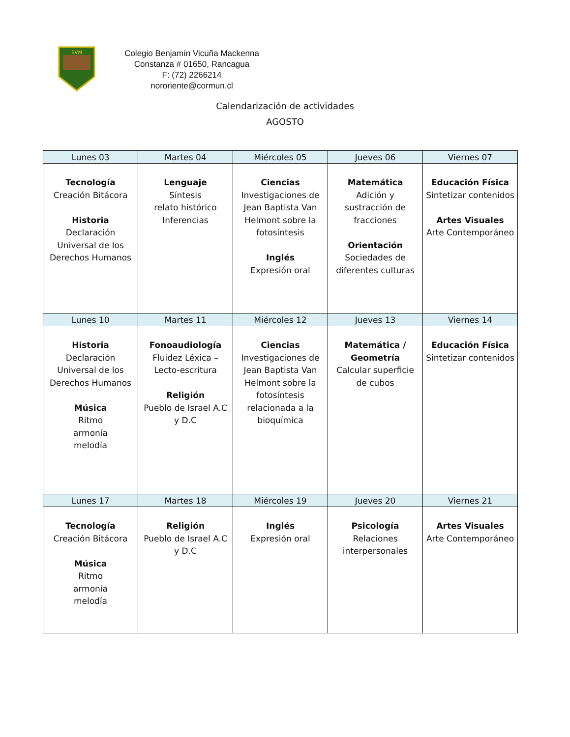BVM
Colegio Benjamín Vicuña Mackenna
Constanza # 01650, Rancagua
F: (72) 2266214
nororiente@cormun.cl
Calendarización de actividades
AGOSTO
| Lunes 03 | Martes 04 | Miércoles 05 | Jueves 06 | Viernes 07 |
| --- | --- | --- | --- | --- |
| Tecnología Creación Bitácora Historia Declaración Universal de los Derechos Humanos | Lenguaje Síntesis relato histórico Inferencias | Ciencias Investigaciones de Jean Baptista Van Helmont sobre la fotosíntesis Inglés Expresión oral | Matemática Adición y sustracción de fracciones Orientación Sociedades de diferentes culturas | Educación Física Sintetizar contenidos Artes Visuales Arte Contemporáneo |
| Lunes 10 | Martes 11 | Miércoles 12 | Jueves 13 | Viernes 14 |
| Historia Declaración Universal de los Derechos Humanos Música Ritmo armonía melodía | Fonoaudiología Fluidez Léxica – Lecto-escritura Religión Pueblo de Israel A.C y D.C | Ciencias Investigaciones de Jean Baptista Van Helmont sobre la fotosíntesis relacionada a la bioquímica | Matemática / Geometría Calcular superficie de cubos | Educación Física Sintetizar contenidos |
| Lunes 17 | Martes 18 | Miércoles 19 | Jueves 20 | Viernes 21 |
| Tecnología Creación Bitácora Música Ritmo armonía melodía | Religión Pueblo de Israel A.C y D.C | Inglés Expresión oral | Psicología Relaciones interpersonales | Artes Visuales Arte Contemporáneo |